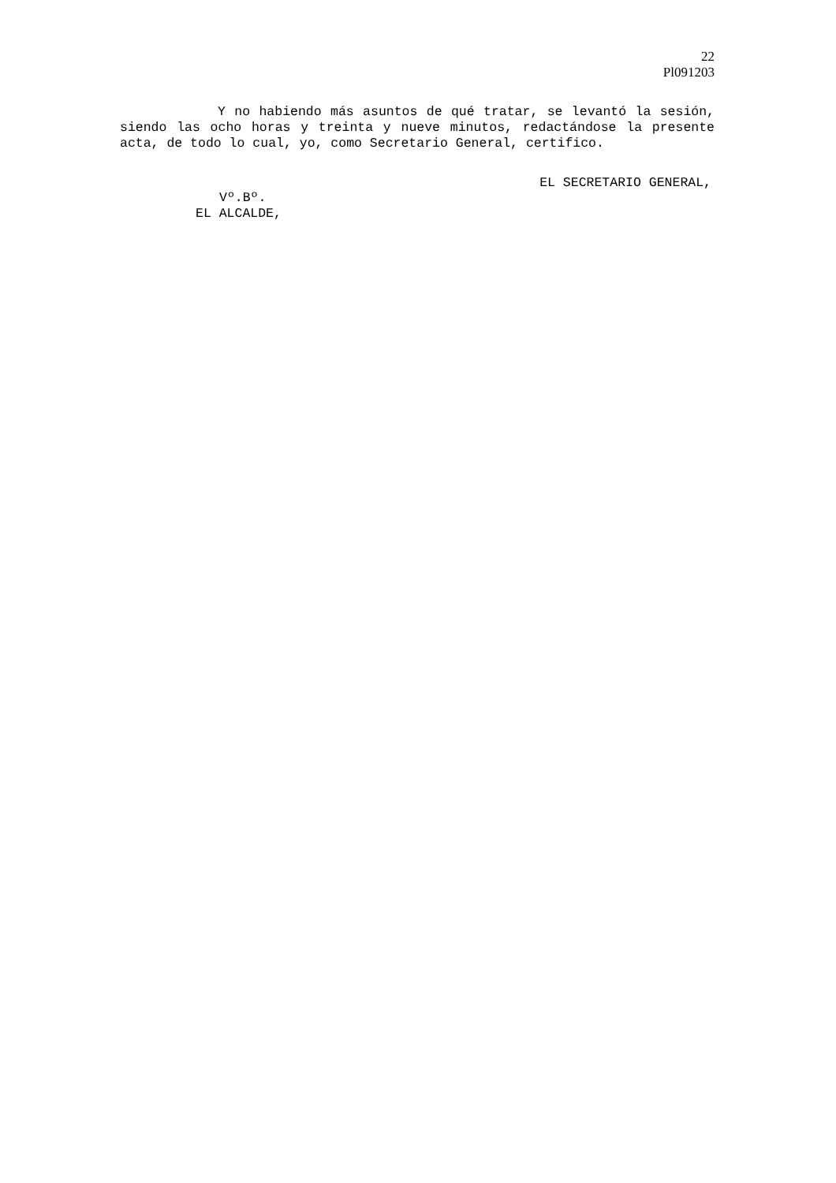22
Pl091203
Y no habiendo más asuntos de qué tratar, se levantó la sesión, siendo las ocho horas y treinta y nueve minutos, redactándose la presente acta, de todo lo cual, yo, como Secretario General, certifico.
EL SECRETARIO GENERAL,
Vº.Bº.
EL ALCALDE,